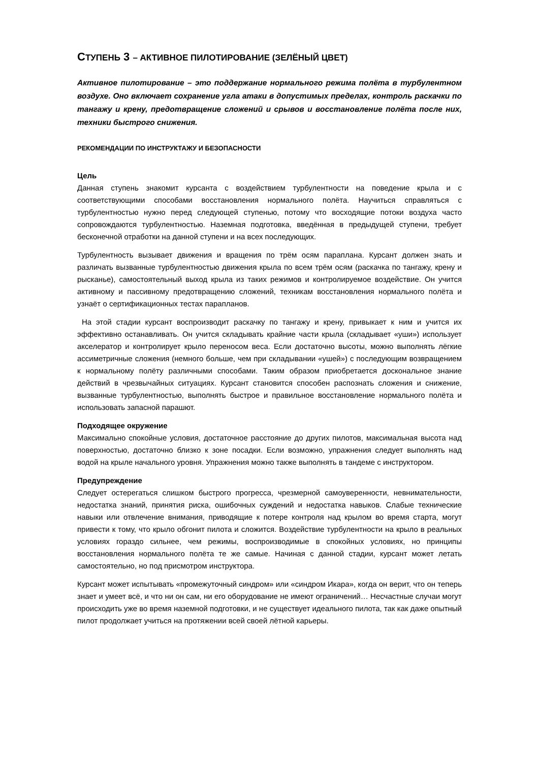СТУПЕНЬ 3 – АКТИВНОЕ ПИЛОТИРОВАНИЕ (ЗЕЛЁНЫЙ ЦВЕТ)
Активное пилотирование – это поддержание нормального режима полёта в турбулентном воздухе. Оно включает сохранение угла атаки в допустимых пределах, контроль раскачки по тангажу и крену, предотвращение сложений и срывов и восстановление полёта после них, техники быстрого снижения.
РЕКОМЕНДАЦИИ ПО ИНСТРУКТАЖУ И БЕЗОПАСНОСТИ
Цель
Данная ступень знакомит курсанта с воздействием турбулентности на поведение крыла и с соответствующими способами восстановления нормального полёта. Научиться справляться с турбулентностью нужно перед следующей ступенью, потому что восходящие потоки воздуха часто сопровождаются турбулентностью. Наземная подготовка, введённая в предыдущей ступени, требует бесконечной отработки на данной ступени и на всех последующих.
Турбулентность вызывает движения и вращения по трём осям параплана. Курсант должен знать и различать вызванные турбулентностью движения крыла по всем трём осям (раскачка по тангажу, крену и рысканье), самостоятельный выход крыла из таких режимов и контролируемое воздействие. Он учится активному и пассивному предотвращению сложений, техникам восстановления нормального полёта и узнаёт о сертификационных тестах парапланов.
На этой стадии курсант воспроизводит раскачку по тангажу и крену, привыкает к ним и учится их эффективно останавливать. Он учится складывать крайние части крыла (складывает «уши») использует акселератор и контролирует крыло переносом веса. Если достаточно высоты, можно выполнять лёгкие ассиметричные сложения (немного больше, чем при складывании «ушей») с последующим возвращением к нормальному полёту различными способами. Таким образом приобретается доскональное знание действий в чрезвычайных ситуациях. Курсант становится способен распознать сложения и снижение, вызванные турбулентностью, выполнять быстрое и правильное восстановление нормального полёта и использовать запасной парашют.
Подходящее окружение
Максимально спокойные условия, достаточное расстояние до других пилотов, максимальная высота над поверхностью, достаточно близко к зоне посадки. Если возможно, упражнения следует выполнять над водой на крыле начального уровня. Упражнения можно также выполнять в тандеме с инструктором.
Предупреждение
Следует остерегаться слишком быстрого прогресса, чрезмерной самоуверенности, невнимательности, недостатка знаний, принятия риска, ошибочных суждений и недостатка навыков. Слабые технические навыки или отвлечение внимания, приводящие к потере контроля над крылом во время старта, могут привести к тому, что крыло обгонит пилота и сложится. Воздействие турбулентности на крыло в реальных условиях гораздо сильнее, чем режимы, воспроизводимые в спокойных условиях, но принципы восстановления нормального полёта те же самые. Начиная с данной стадии, курсант может летать самостоятельно, но под присмотром инструктора.
Курсант может испытывать «промежуточный синдром» или «синдром Икара», когда он верит, что он теперь знает и умеет всё, и что ни он сам, ни его оборудование не имеют ограничений… Несчастные случаи могут происходить уже во время наземной подготовки, и не существует идеального пилота, так как даже опытный пилот продолжает учиться на протяжении всей своей лётной карьеры.